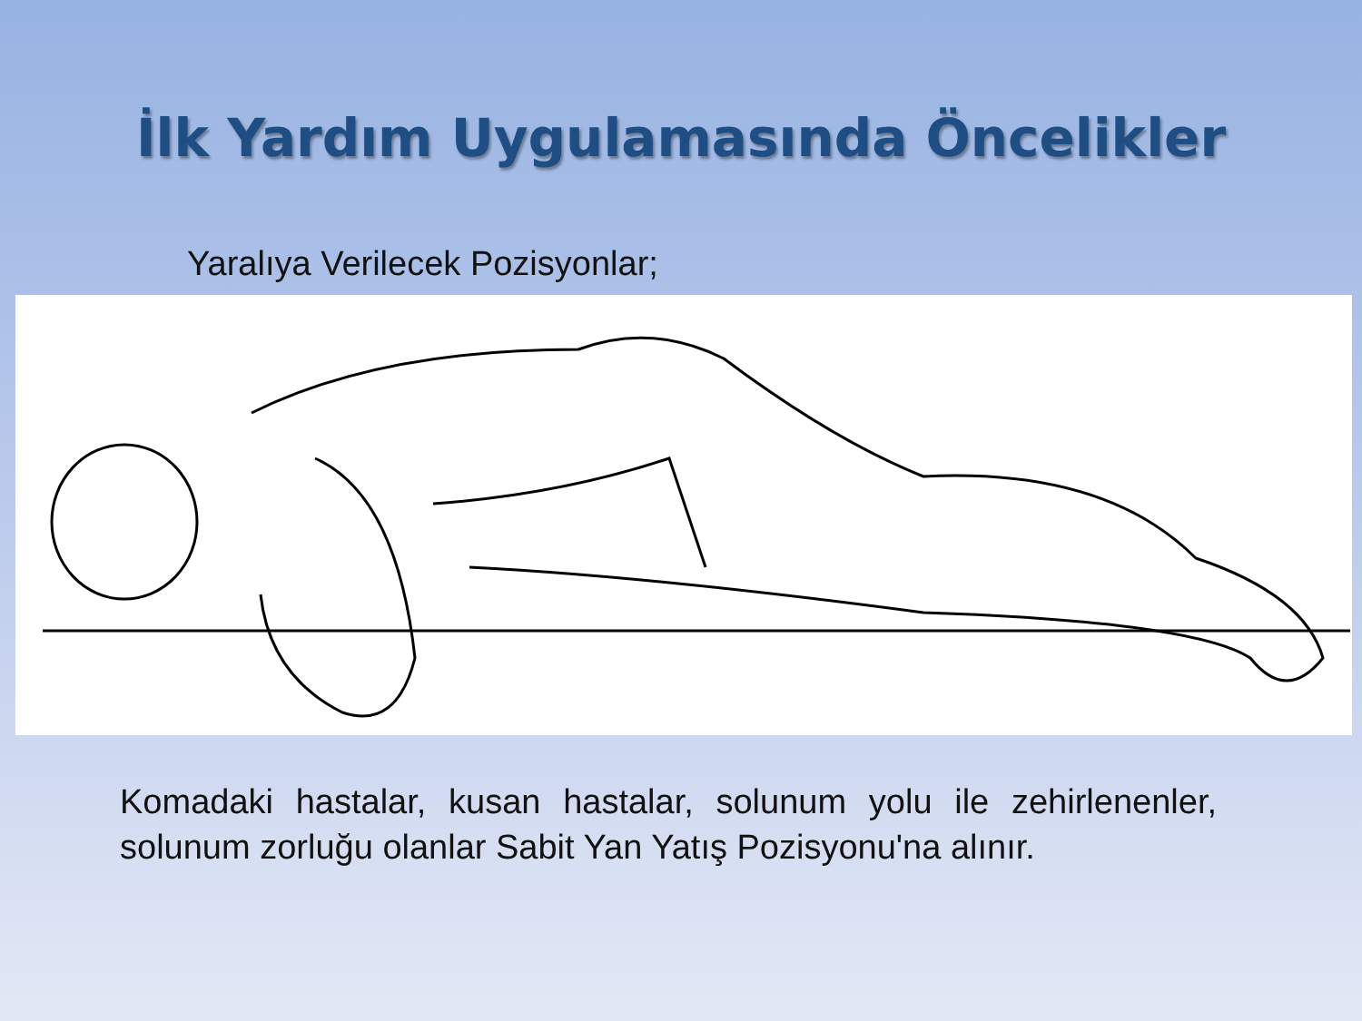İlk Yardım Uygulamasında Öncelikler
Yaralıya Verilecek Pozisyonlar;
Komadaki hastalar, kusan hastalar, solunum yolu ile zehirlenenler, solunum zorluğu olanlar Sabit Yan Yatış Pozisyonu'na alınır.